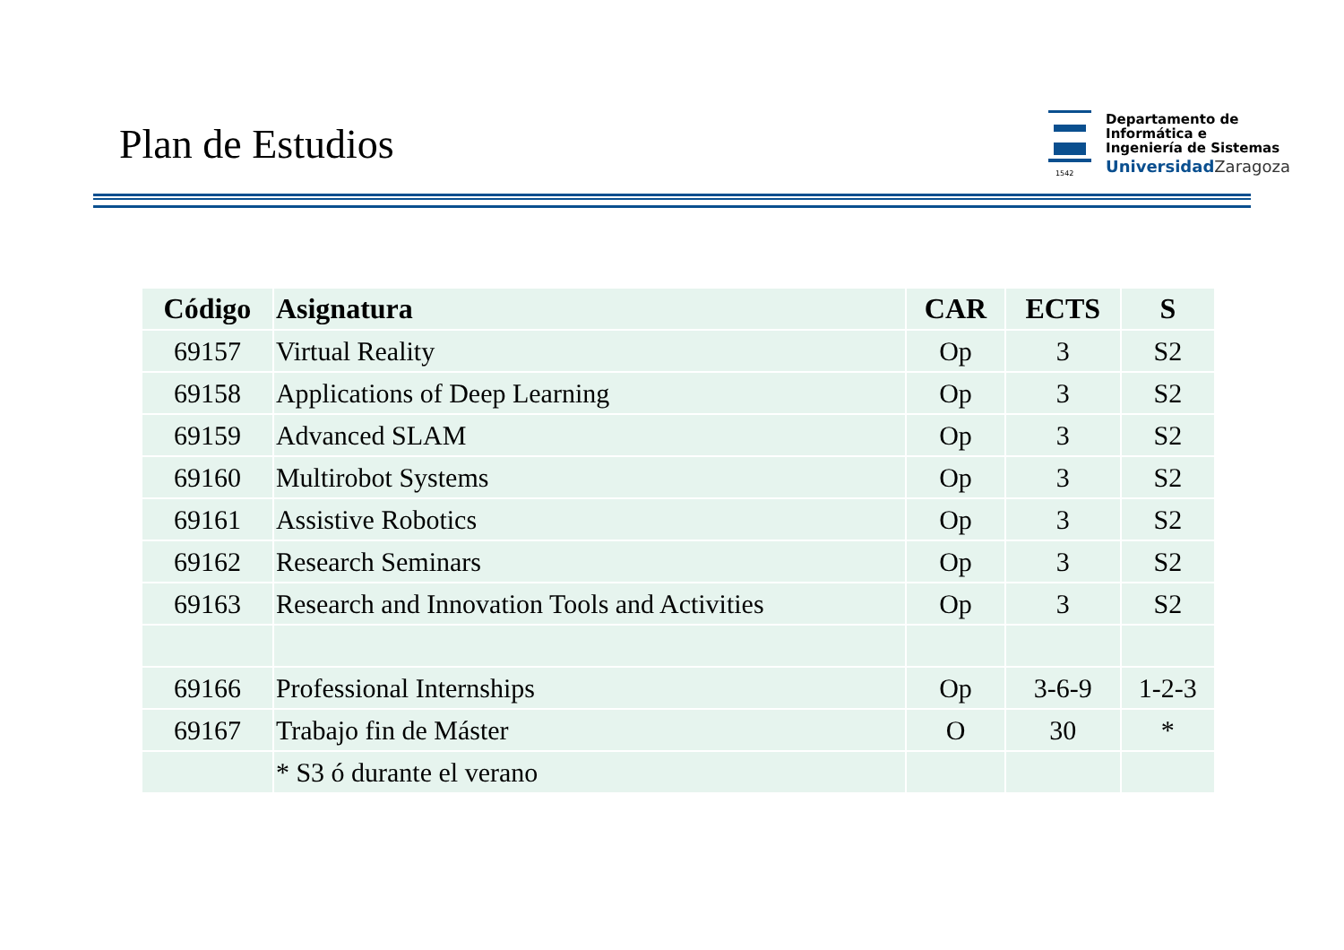Plan de Estudios
1542
Departamento de
Informática e
Ingeniería de Sistemas
Universidad Zaragoza
| Código | Asignatura | CAR | ECTS | S |
| --- | --- | --- | --- | --- |
| 69157 | Virtual Reality | Op | 3 | S2 |
| 69158 | Applications of Deep Learning | Op | 3 | S2 |
| 69159 | Advanced SLAM | Op | 3 | S2 |
| 69160 | Multirobot Systems | Op | 3 | S2 |
| 69161 | Assistive Robotics | Op | 3 | S2 |
| 69162 | Research Seminars | Op | 3 | S2 |
| 69163 | Research and Innovation Tools and Activities | Op | 3 | S2 |
| 69166 | Professional Internships | Op | 3-6-9 | 1-2-3 |
| 69167 | Trabajo fin de Máster | O | 30 | * |
| | * S3 ó durante el verano | | | |